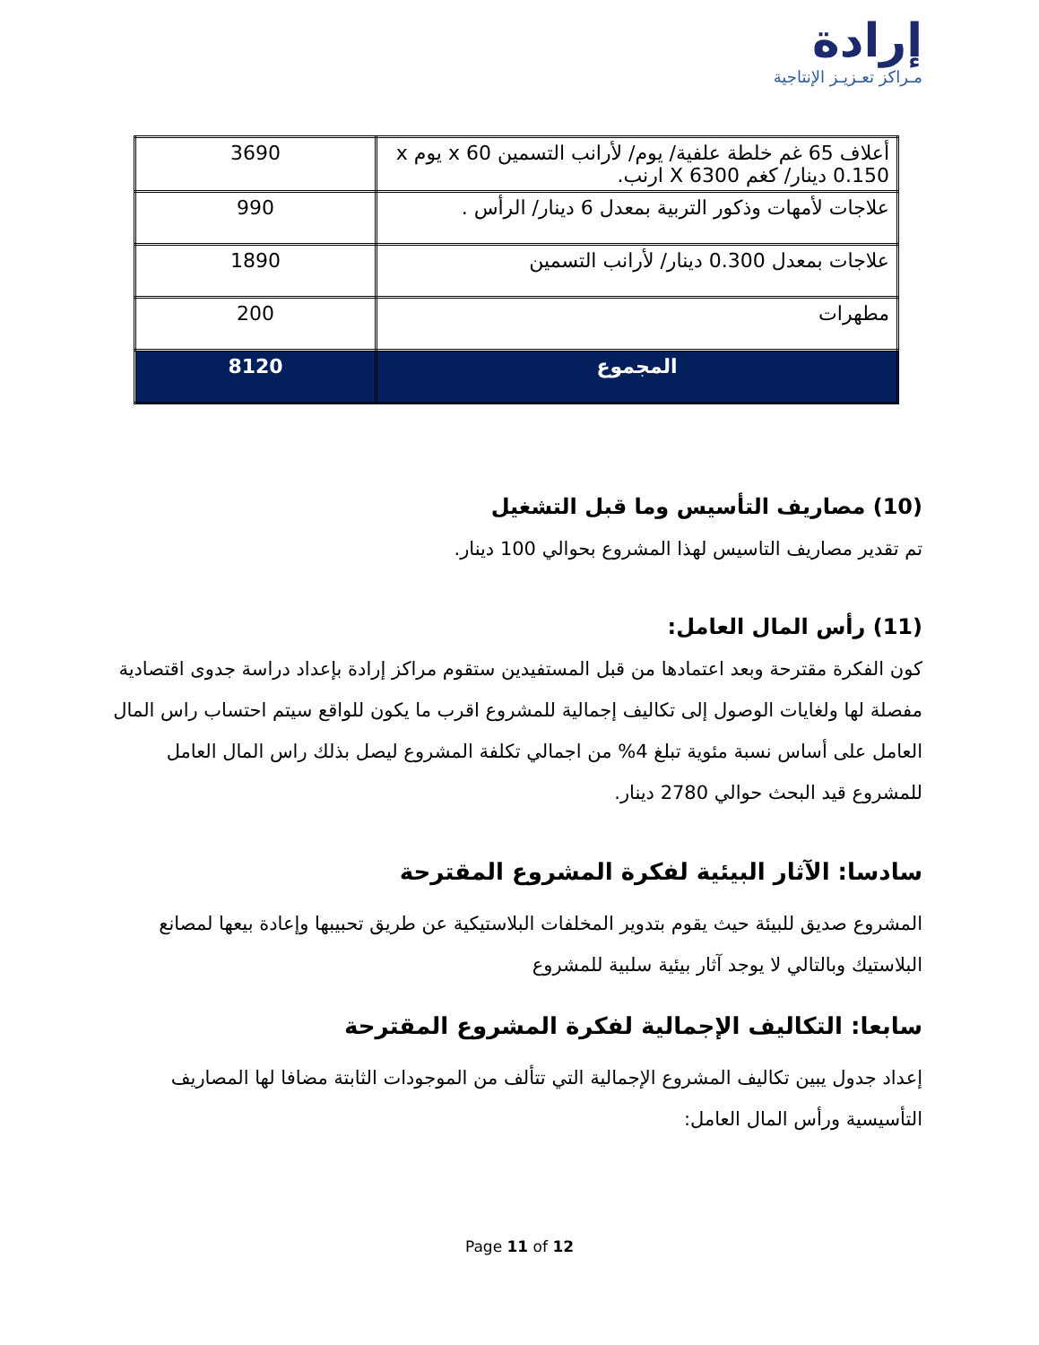إرادة
مـراكز تعـزيـز الإنتاجية
| أعلاف 65 غم خلطة علفية/ يوم/ لأرانب التسمين x 60 يوم x 0.150 دينار/ كغم X 6300 ارنب. | 3690 |
| علاجات لأمهات وذكور التربية بمعدل 6 دينار/ الرأس . | 990 |
| علاجات بمعدل 0.300 دينار/ لأرانب التسمين | 1890 |
| مطهرات | 200 |
| المجموع | 8120 |
(10) مصاريف التأسيس وما قبل التشغيل
تم تقدير مصاريف التاسيس لهذا المشروع بحوالي 100 دينار.
(11) رأس المال العامل:
كون الفكرة مقترحة وبعد اعتمادها من قبل المستفيدين ستقوم مراكز إرادة بإعداد دراسة جدوى اقتصادية مفصلة لها ولغايات الوصول إلى تكاليف إجمالية للمشروع اقرب ما يكون للواقع سيتم احتساب راس المال العامل على أساس نسبة مئوية تبلغ 4% من اجمالي تكلفة المشروع ليصل بذلك راس المال العامل للمشروع قيد البحث حوالي 2780 دينار.
سادسا: الآثار البيئية لفكرة المشروع المقترحة
المشروع صديق للبيئة حيث يقوم بتدوير المخلفات البلاستيكية عن طريق تحبيبها وإعادة بيعها لمصانع البلاستيك وبالتالي لا يوجد آثار بيئية سلبية للمشروع
سابعا: التكاليف الإجمالية لفكرة المشروع المقترحة
إعداد جدول يبين تكاليف المشروع الإجمالية التي تتألف من الموجودات الثابتة مضافا لها المصاريف التأسيسية ورأس المال العامل:
Page 11 of 12